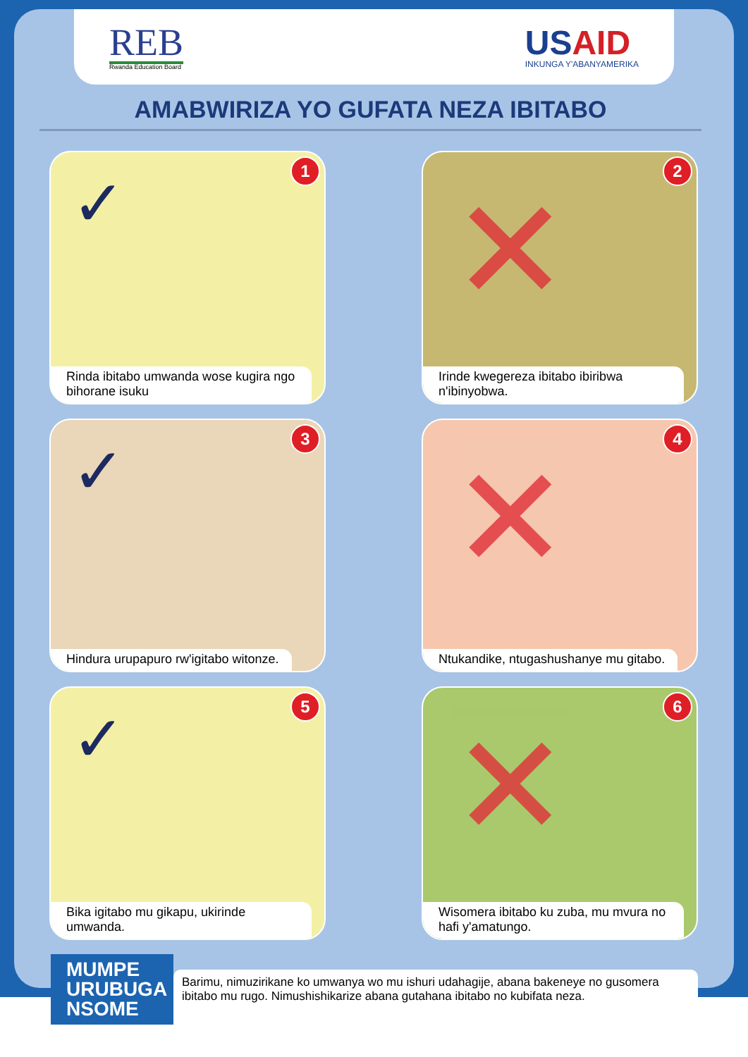REB
Rwanda Education Board
USAID
INKUNGA Y'ABANYAMERIKA
AMABWIRIZA YO GUFATA NEZA IBITABO
✓ 1
Rinda ibitabo umwanda wose kugira ngo bihorane isuku
✕
2
Irinde kwegereza ibitabo ibiribwa n'ibinyobwa.
✓ 3
Hindura urupapuro rw'igitabo witonze.
✕
4
Ntukandike, ntugashushanye mu gitabo.
✓ 5
Bika igitabo mu gikapu, ukirinde umwanda.
✕
6
Wisomera ibitabo ku zuba, mu mvura no hafi y'amatungo.
MUMPE URUBUGA NSOME
Barimu, nimuzirikane ko umwanya wo mu ishuri udahagije, abana bakeneye no gusomera ibitabo mu rugo. Nimushishikarize abana gutahana ibitabo no kubifata neza.